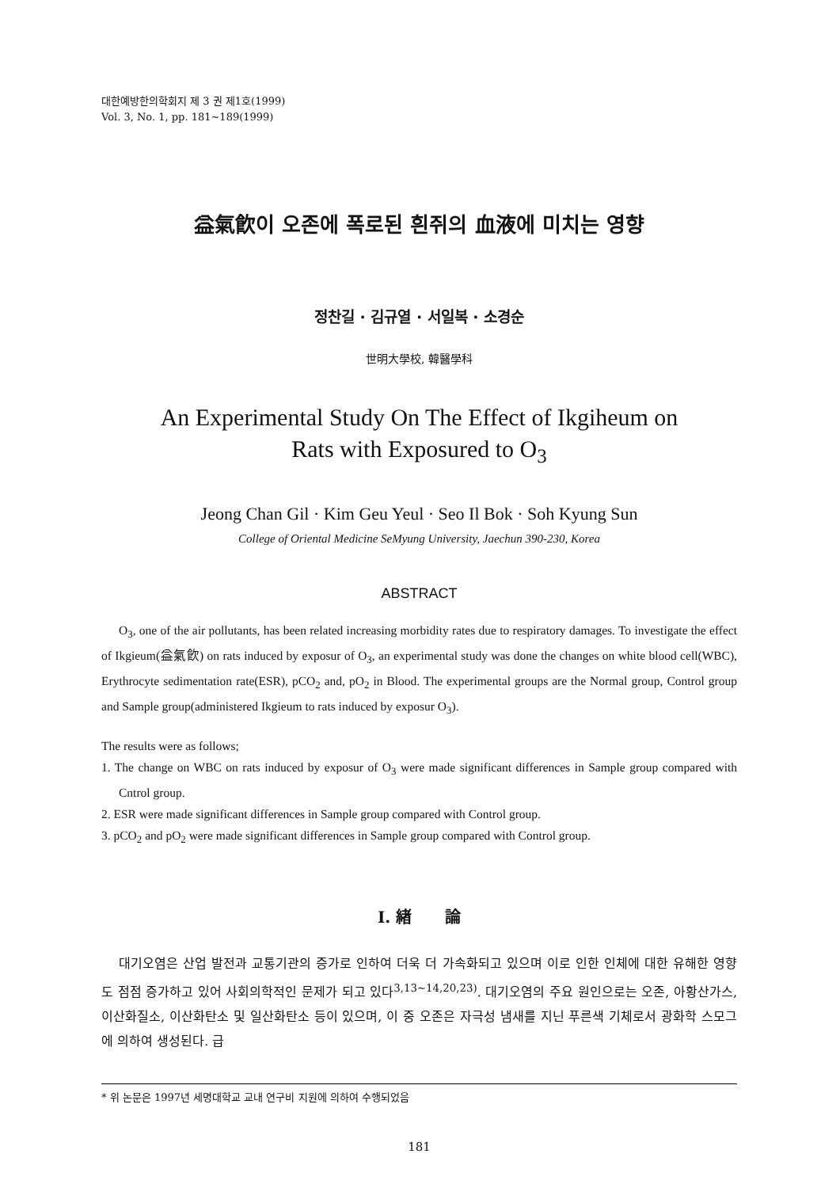대한예방한의학회지 제 3 권 제1호(1999)
Vol. 3, No. 1, pp. 181~189(1999)
益氣飮이 오존에 폭로된 흰쥐의 血液에 미치는 영향
정찬길 · 김규열 · 서일복 · 소경순
世明大學校, 韓醫學科
An Experimental Study On The Effect of Ikgiheum on
Rats with Exposured to O<sub>3</sub>
Jeong Chan Gil · Kim Geu Yeul · Seo Il Bok · Soh Kyung Sun
College of Oriental Medicine SeMyung University, Jaechun 390-230, Korea
ABSTRACT
O<sub>3</sub>, one of the air pollutants, has been related increasing morbidity rates due to respiratory damages. To investigate the effect of Ikgieum(益氣飮) on rats induced by exposur of O<sub>3</sub>, an experimental study was done the changes on white blood cell(WBC), Erythrocyte sedimentation rate(ESR), pCO<sub>2</sub> and, pO<sub>2</sub> in Blood. The experimental groups are the Normal group, Control group and Sample group(administered Ikgieum to rats induced by exposur O<sub>3</sub>).
The results were as follows;
1. The change on WBC on rats induced by exposur of O<sub>3</sub> were made significant differences in Sample group compared with Cntrol group.
2. ESR were made significant differences in Sample group compared with Control group.
3. pCO<sub>2</sub> and pO<sub>2</sub> were made significant differences in Sample group compared with Control group.
Ⅰ. 緖 論
대기오염은 산업 발전과 교통기관의 증가로 인하여 더욱 더 가속화되고 있으며 이로 인한 인체에 대한 유해한 영향도 점점 증가하고 있어 사회의학적인 문제가 되고 있다<sup>3,13~14,20,23)</sup>. 대기오염의 주요 원인으로는 오존, 아황산가스, 이산화질소, 이산화탄소 및 일산화탄소 등이 있으며, 이 중 오존은 자극성 냄새를 지닌 푸른색 기체로서 광화학 스모그에 의하여 생성된다. 급
* 위 논문은 1997년 세명대학교 교내 연구비 지원에 의하여 수행되었음
181